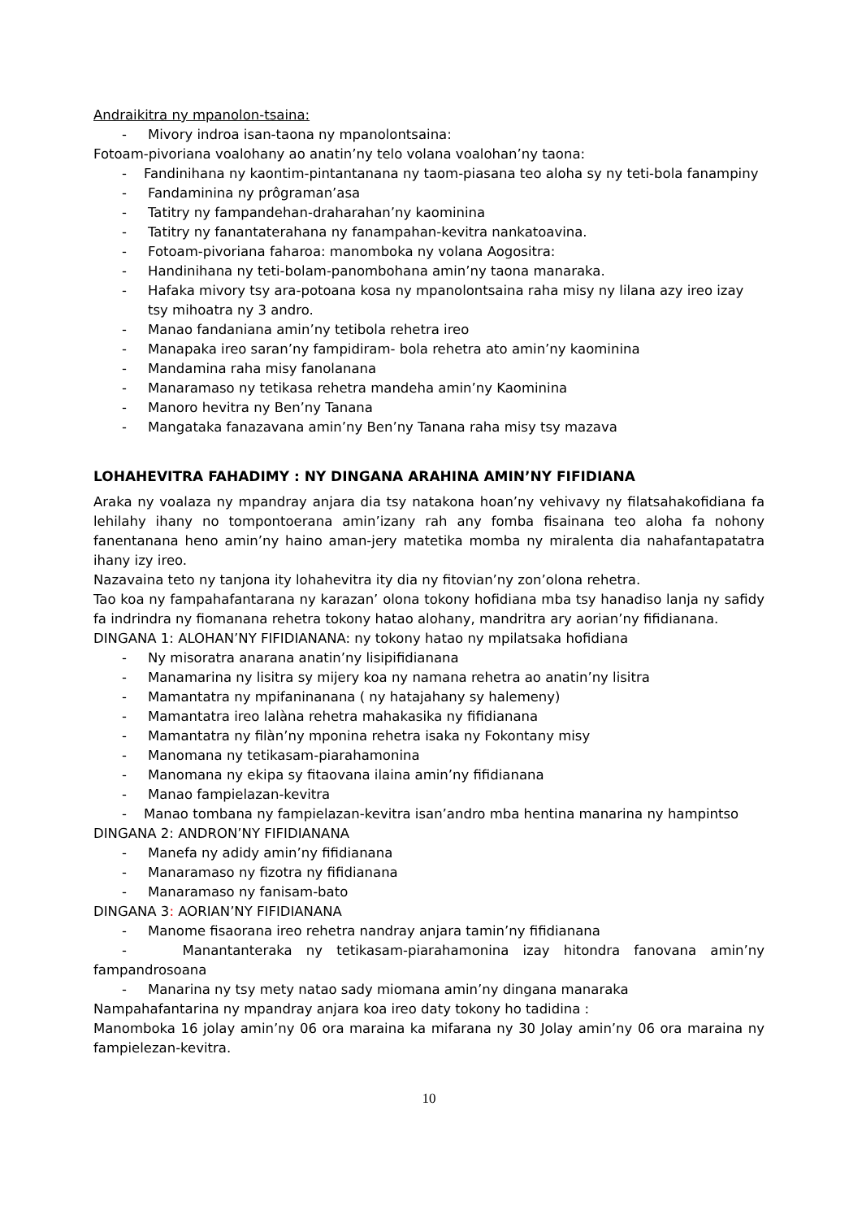Andraikitra ny mpanolon-tsaina:
- Mivory indroa isan-taona ny mpanolontsaina:
Fotoam-pivoriana voalohany ao anatin’ny telo volana voalohan’ny taona:
- Fandinihana ny kaontim-pintantanana ny taom-piasana teo aloha sy ny teti-bola fanampiny
- Fandaminina ny prôgraman’asa
- Tatitry ny fampandehan-draharahan’ny kaominina
- Tatitry ny fanantaterahana ny fanampahan-kevitra nankatoavina.
- Fotoam-pivoriana faharoa: manomboka ny volana Aogositra:
- Handinihana ny teti-bolam-panombohana amin’ny taona manaraka.
- Hafaka mivory tsy ara-potoana kosa ny mpanolontsaina raha misy ny lilana azy ireo izay tsy mihoatra ny 3 andro.
- Manao fandaniana amin’ny tetibola rehetra ireo
- Manapaka ireo saran’ny fampidiram- bola rehetra ato amin’ny kaominina
- Mandamina raha misy fanolanana
- Manaramaso ny tetikasa rehetra mandeha amin’ny Kaominina
- Manoro hevitra ny Ben’ny Tanana
- Mangataka fanazavana amin’ny Ben’ny Tanana raha misy tsy mazava
LOHAHEVITRA FAHADIMY : NY DINGANA ARAHINA AMIN’NY FIFIDIANA
Araka ny voalaza ny mpandray anjara dia tsy natakona hoan’ny vehivavy ny filatsahakofidiana fa lehilahy ihany no tompontoerana amin’izany rah any fomba fisainana teo aloha fa nohony fanentanana heno amin’ny haino aman-jery matetika momba ny miralenta dia nahafantapatatra ihany izy ireo.
Nazavaina teto ny tanjona ity lohahevitra ity dia ny fitovian’ny zon’olona rehetra.
Tao koa ny fampahafantarana ny karazan’ olona tokony hofidiana mba tsy hanadiso lanja ny safidy fa indrindra ny fiomanana rehetra tokony hatao alohany, mandritra ary aorian’ny fifidianana.
DINGANA 1: ALOHAN’NY FIFIDIANANA: ny tokony hatao ny mpilatsaka hofidiana
- Ny misoratra anarana anatin’ny lisipifidianana
- Manamarina ny lisitra sy mijery koa ny namana rehetra ao anatin’ny lisitra
- Mamantatra ny mpifaninanana ( ny hatajahany sy halemeny)
- Mamantatra ireo lalàna rehetra mahakasika ny fifidianana
- Mamantatra ny filàn’ny mponina rehetra isaka ny Fokontany misy
- Manomana ny tetikasam-piarahamonina
- Manomana ny ekipa sy fitaovana ilaina amin’ny fifidianana
- Manao fampielazan-kevitra
- Manao tombana ny fampielazan-kevitra isan’andro mba hentina manarina ny hampintso
DINGANA 2: ANDRON’NY FIFIDIANANA
- Manefa ny adidy amin’ny fifidianana
- Manaramaso ny fizotra ny fifidianana
- Manaramaso ny fanisam-bato
DINGANA 3: AORIAN’NY FIFIDIANANA
- Manome fisaorana ireo rehetra nandray anjara tamin’ny fifidianana
- Manantanteraka ny tetikasam-piarahamonina izay hitondra fanovana amin’ny fampandrosoana
- Manarina ny tsy mety natao sady miomana amin’ny dingana manaraka
Nampahafantarina ny mpandray anjara koa ireo daty tokony ho tadidina :
Manomboka 16 jolay amin’ny 06 ora maraina ka mifarana ny 30 Jolay amin’ny 06 ora maraina ny fampielezan-kevitra.
10